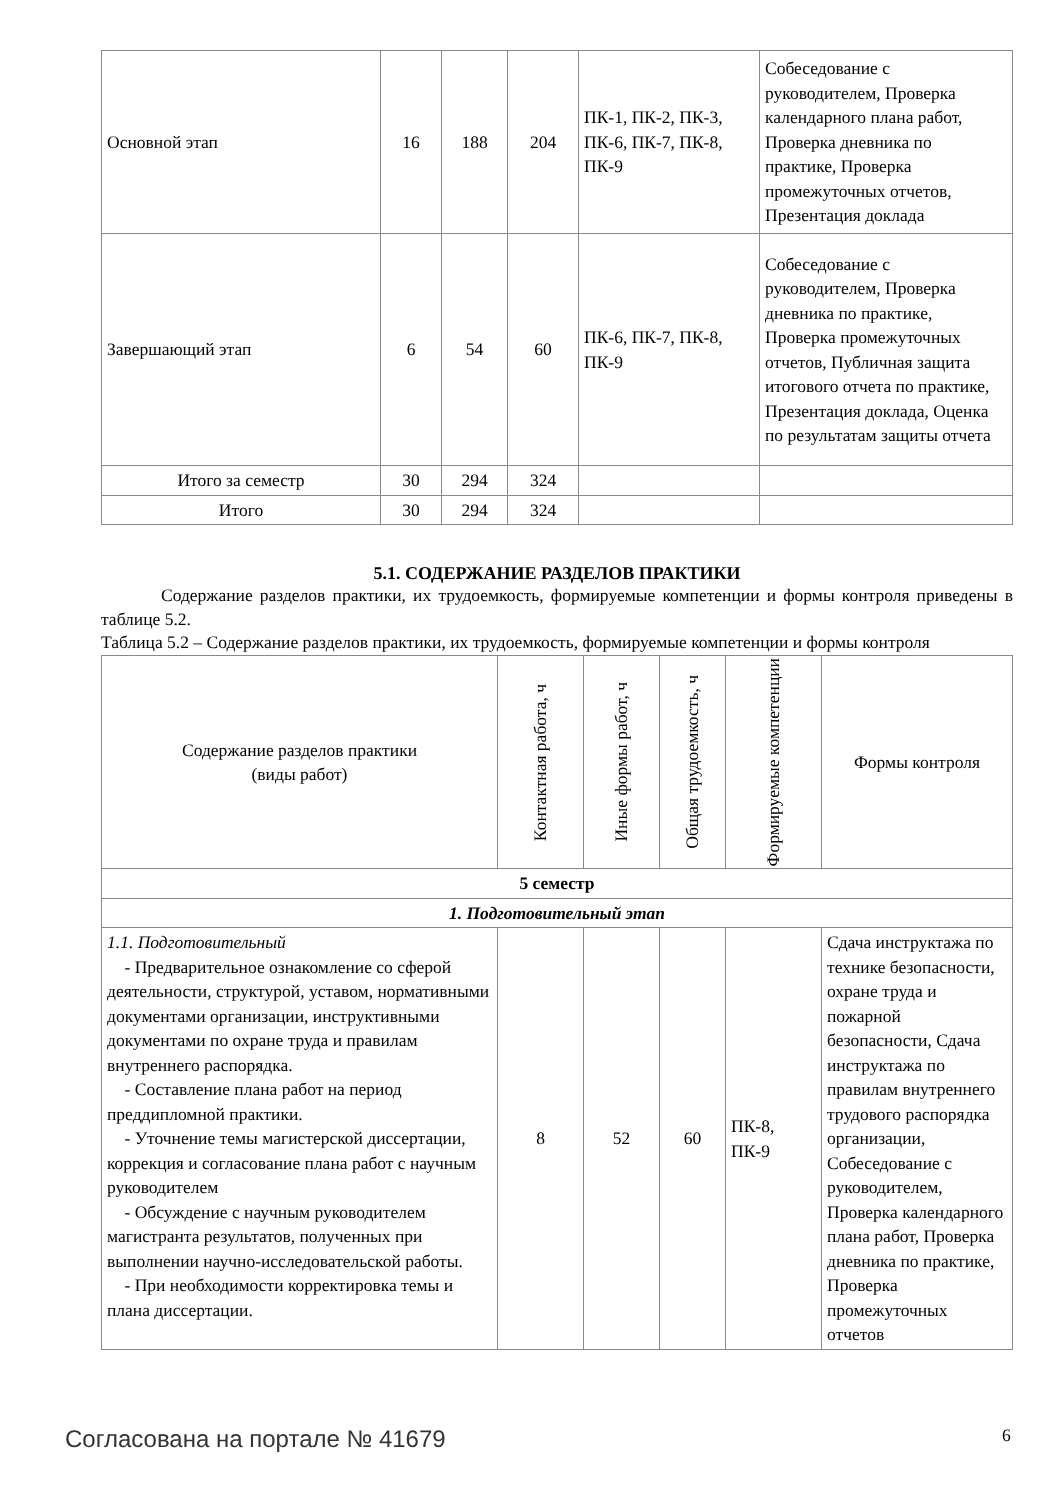| Основной этап | 16 | 188 | 204 | ПК-1, ПК-2, ПК-3, ПК-6, ПК-7, ПК-8, ПК-9 | Собеседование с руководителем, Проверка календарного плана работ, Проверка дневника по практике, Проверка промежуточных отчетов, Презентация доклада |
| Завершающий этап | 6 | 54 | 60 | ПК-6, ПК-7, ПК-8, ПК-9 | Собеседование с руководителем, Проверка дневника по практике, Проверка промежуточных отчетов, Публичная защита итогового отчета по практике, Презентация доклада, Оценка по результатам защиты отчета |
| Итого за семестр | 30 | 294 | 324 | | |
| Итого | 30 | 294 | 324 | | |
5.1. СОДЕРЖАНИЕ РАЗДЕЛОВ ПРАКТИКИ
Содержание разделов практики, их трудоемкость, формируемые компетенции и формы контроля приведены в таблице 5.2.
Таблица 5.2 – Содержание разделов практики, их трудоемкость, формируемые компетенции и формы контроля
| Содержание разделов практики (виды работ) | Контактная работа, ч | Иные формы работ, ч | Общая трудоемкость, ч | Формируемые компетенции | Формы контроля |
| --- | --- | --- | --- | --- | --- |
| 5 семестр | | | | | |
| 1. Подготовительный этап | | | | | |
| 1.1. Подготовительный - Предварительное ознакомление со сферой деятельности, структурой, уставом, нормативными документами организации, инструктивными документами по охране труда и правилам внутреннего распорядка. - Составление плана работ на период преддипломной практики. - Уточнение темы магистерской диссертации, коррекция и согласование плана работ с научным руководителем - Обсуждение с научным руководителем магистранта результатов, полученных при выполнении научно-исследовательской работы. - При необходимости корректировка темы и плана диссертации. | 8 | 52 | 60 | ПК-8, ПК-9 | Сдача инструктажа по технике безопасности, охране труда и пожарной безопасности, Сдача инструктажа по правилам внутреннего трудового распорядка организации, Собеседование с руководителем, Проверка календарного плана работ, Проверка дневника по практике, Проверка промежуточных отчетов |
Согласована на портале № 41679 6